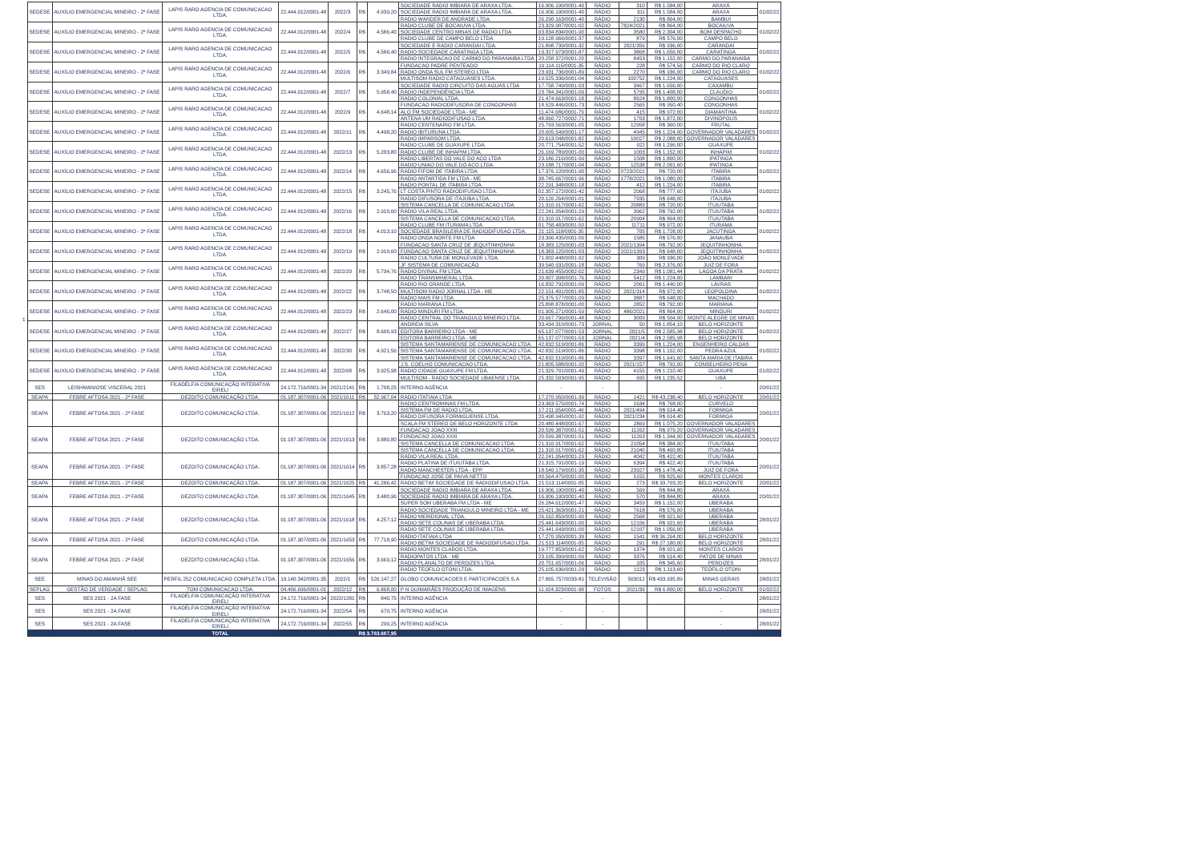| 1 | SEDESE | AUXÍLIO EMERGENCIAL MINEIRO - 2ª FASE | LAPIS RARO AGENCIA DE COMUNICACAO LTDA. | 22.444.012/0001-48 | 2022/3 | R$ | 4.939,20 | SOCIEDADE RADIO IMBIARA DE ARAXA LTDA. | 16.906.190/0001-40 | RÁDIO | 310 | R$ 1.584,00 | ARAXÁ | 01/02/22 |
| | | | | | | | | SOCIEDADE RADIO IMBIARA DE ARAXA LTDA. | 16.906.190/0001-40 | RÁDIO | 311 | R$ 1.584,00 | ARAXA | |
| | | | | | | | | RADIO WANDER DE ANDRADE LTDA. | 26.290.163/0001-40 | RÁDIO | 2130 | R$ 864,00 | BAMBUI | |
| | SEDESE | AUXÍLIO EMERGENCIAL MINEIRO - 2ª FASE | LAPIS RARO AGENCIA DE COMUNICACAO LTDA. | 22.444.012/0001-48 | 2022/4 | R$ | 4.586,40 | RADIO CLUBE DE BOCAIUVA LTDA. | 23.329.907/0001-02 | RÁDIO | 7824/2021 | R$ 864,00 | BOCAIUVA | 01/02/22 |
| | | | | | | | | SOCIEDADE CENTRO MINAS DE RADIO LTDA | 03.834.834/0001-90 | RÁDIO | 3580 | R$ 2.304,00 | BOM DESPACHO | |
| | | | | | | | | RADIO CLUBE DE CAMPO BELO LTDA | 19.128.966/0001-37 | RÁDIO | 879 | R$ 576,00 | CAMPO BELO | |
| | SEDESE | AUXÍLIO EMERGENCIAL MINEIRO - 2ª FASE | LAPIS RARO AGENCIA DE COMUNICACAO LTDA. | 22.444.012/0001-48 | 2022/5 | R$ | 4.586,40 | SOCIEDADE E RADIO CARANDAI LTDA. | 21.898.739/0001-32 | RÁDIO | 2021/356 | R$ 936,00 | CARANDAI | 01/02/22 |
| | | | | | | | | RADIO SOCIEDADE CARATINGA LTDA. | 19.317.973/0001-87 | RÁDIO | 3868 | R$ 1.656,00 | CARATINGA | |
| | | | | | | | | RADIO INTEGRACAO DE CARMO DO PARANAIBA LTDA | 20.258.372/0001-20 | RÁDIO | 8453 | R$ 1.152,00 | CARMO DO PARANAIBA | |
| | SEDESE | AUXÍLIO EMERGENCIAL MINEIRO - 2ª FASE | LAPIS RARO AGENCIA DE COMUNICACAO LTDA. | 22.444.012/0001-48 | 2022/6 | R$ | 3.349,84 | FUNDACAO PADRE PENTEADO | 19.114.115/0001-35 | RÁDIO | 228 | R$ 574,56 | CARMO DO RIO CLARO | 01/02/22 |
| | | | | | | | | RADIO ONDA SUL FM STEREO LTDA | 23.931.736/0001-89 | RÁDIO | 2270 | R$ 936,00 | CARMO DO RIO CLARO | |
| | | | | | | | | MULTISOM RADIO CATAGUASES LTDA. | 19.525.336/0001-04 | RÁDIO | 100752 | R$ 1.224,00 | CATAGUASES | |
| | SEDESE | AUXÍLIO EMERGENCIAL MINEIRO - 2ª FASE | LAPIS RARO AGENCIA DE COMUNICACAO LTDA. | 22.444.012/0001-48 | 2022/7 | R$ | 5.958,40 | SOCIEDADE RADIO CIRCUITO DAS AGUAS LTDA | 17.758.749/0001-03 | RÁDIO | 3467 | R$ 1.656,00 | CAXAMBU | 01/02/22 |
| | | | | | | | | RÁDIO INDEPENDÊNCIA LTDA | 23.784.341/0001-09 | RÁDIO | 5795 | R$ 1.408,00 | CLAUDIO | |
| | | | | | | | | RADIO COLONIAL LTDA. | 21.474.663/0001-18 | RÁDIO | 8624 | R$ 1.800,00 | CONGONHAS | |
| | SEDESE | AUXÍLIO EMERGENCIAL MINEIRO - 2ª FASE | LAPIS RARO AGENCIA DE COMUNICACAO LTDA. | 22.444.012/0001-48 | 2022/9 | R$ | 4.648,14 | FUNDACAO RADIODIFUSORA DE CONGONHAS | 18.529.446/0001-73 | RÁDIO | 2565 | R$ 950,40 | CONGONHAS | 01/02/22 |
| | | | | | | | | ALO FM SOCIEDADE LTDA - ME | 11.474.686/0001-79 | RÁDIO | 415 | R$ 972,00 | DIAMANTINA | |
| | | | | | | | | ANTENA UM RADIODIFUSAO LTDA. | 48.060.727/0002-71 | RÁDIO | 1703 | R$ 1.872,00 | DIVINÓPOLIS | |
| | SEDESE | AUXÍLIO EMERGENCIAL MINEIRO - 2ª FASE | LAPIS RARO AGENCIA DE COMUNICACAO LTDA. | 22.444.012/0001-48 | 2022/11 | R$ | 4.498,20 | RADIO CENTENARIO FM LTDA. | 25.793.563/0001-05 | RÁDIO | 12958 | R$ 360,00 | FRUTAL | 01/02/22 |
| | | | | | | | | RADIO IBITURUNA LTDA. | 20.605.549/0001-17 | RÁDIO | 4945 | R$ 1.224,00 | GOVERNADOR VALADARES | |
| | | | | | | | | RADIO IMPARSOM LTDA. | 20.613.048/0001-82 | RÁDIO | 10027 | R$ 2.088,00 | GOVERNADOR VALADARES | |
| | SEDESE | AUXÍLIO EMERGENCIAL MINEIRO - 2ª FASE | LAPIS RARO AGENCIA DE COMUNICACAO LTDA. | 22.444.012/0001-48 | 2022/13 | R$ | 5.203,80 | RADIO CLUBE DE GUAXUPE LTDA. | 20.771.754/0001-52 | RÁDIO | 922 | R$ 1.296,00 | GUAXUPE | 01/02/22 |
| | | | | | | | | RADIO CLUBE DE INHAPIM LTDA. | 26.169.789/0001-00 | RÁDIO | 1003 | R$ 1.152,00 | INHAPIM | |
| | | | | | | | | RADIO LIBERTAS DO VALE DO ACO LTDA | 23.186.216/0001-99 | RÁDIO | 1508 | R$ 1.800,00 | IPATINGA | |
| | SEDESE | AUXÍLIO EMERGENCIAL MINEIRO - 2ª FASE | LAPIS RARO AGENCIA DE COMUNICACAO LTDA. | 22.444.012/0001-48 | 2022/14 | R$ | 4.656,96 | RADIO UNIAO DO VALE DO ACO LTDA. | 23.188.717/0001-04 | RÁDIO | 12538 | R$ 2.001,60 | IPATINGA | 01/02/22 |
| | | | | | | | | RADIO FIFOM DE ITABIRA LTDA | 17.376.120/0001-90 | RÁDIO | 0723/2021 | R$ 720,00 | ITABIRA | |
| | | | | | | | | RADIO ANTARTIDA FM LTDA - ME | 38.745.667/0001-96 | RÁDIO | 1778/2021 | R$ 1.080,00 | ITABIRA | |
| | SEDESE | AUXÍLIO EMERGENCIAL MINEIRO - 2ª FASE | LAPIS RARO AGENCIA DE COMUNICACAO LTDA. | 22.444.012/0001-48 | 2022/15 | R$ | 3.245,76 | RADIO PONTAL DE ITABIRA LTDA. | 22.291.348/0001-18 | RÁDIO | 412 | R$ 1.224,00 | ITABIRA | 01/02/22 |
| | | | | | | | | LT COSTA PINTO RADIODIFUSAO LTDA. | 02.357.172/0001-42 | RÁDIO | 2068 | R$ 777,60 | ITAJUBA | |
| | | | | | | | | RADIO DIFUSORA DE ITAJUBA LTDA. | 20.126.264/0001-01 | RÁDIO | 7935 | R$ 648,00 | ITAJUBA | |
| | SEDESE | AUXÍLIO EMERGENCIAL MINEIRO - 2ª FASE | LAPIS RARO AGENCIA DE COMUNICACAO LTDA. | 22.444.012/0001-48 | 2022/16 | R$ | 2.910,60 | SISTEMA CANCELLA DE COMUNICACAO LTDA. | 21.310.917/0001-62 | RÁDIO | 20889 | R$ 720,00 | ITUIUTABA | 01/02/22 |
| | | | | | | | | RADIO VILA REAL LTDA. | 22.241.954/0001-29 | RÁDIO | 3962 | R$ 792,00 | ITUIUTABA | |
| | | | | | | | | SISTEMA CANCELLA DE COMUNICACAO LTDA. | 21.310.917/0001-62 | RÁDIO | 20904 | R$ 864,00 | ITUIUTABA | |
| | SEDESE | AUXÍLIO EMERGENCIAL MINEIRO - 2ª FASE | LAPIS RARO AGENCIA DE COMUNICACAO LTDA. | 22.444.012/0001-48 | 2022/18 | R$ | 4.013,10 | RADIO CLUBE FM ITURAMA LTDA. | 01.758.483/0001-50 | RÁDIO | 11711 | R$ 972,00 | ITURAMA | 01/02/22 |
| | | | | | | | | SOCIEDADE BRASILEIRA DE RADIODIFUSAO LTDA. | 21.115.118/0001-35 | RÁDIO | 705 | R$ 1.728,00 | JACUTINGA | |
| | | | | | | | | RADIO ONDA NORTE FM LTDA | 23.396.435/0001-00 | RÁDIO | 1585 | R$ 576,00 | JANAUBA | |
| | SEDESE | AUXÍLIO EMERGENCIAL MINEIRO - 2ª FASE | LAPIS RARO AGENCIA DE COMUNICACAO LTDA. | 22.444.012/0001-48 | 2022/19 | R$ | 2.910,60 | FUNDACAO SANTA CRUZ DE JEQUITINHONHA | 18.383.125/0001-03 | RÁDIO | 2021/1394 | R$ 792,00 | JEQUITINHONHA | 01/02/22 |
| | | | | | | | | FUNDACAO SANTA CRUZ DE JEQUITINHONHA | 18.383.125/0001-03 | RÁDIO | 2021/1393 | R$ 648,00 | JEQUITINHONHA | |
| | | | | | | | | RADIO CULTURA DE MONLEVADE LTDA. | 71.002.448/0001-92 | RÁDIO | 309 | R$ 936,00 | JOÃO MONLEVADE | |
| | SEDESE | AUXÍLIO EMERGENCIAL MINEIRO - 2ª FASE | LAPIS RARO AGENCIA DE COMUNICACAO LTDA. | 22.444.012/0001-48 | 2022/20 | R$ | 5.734,76 | JF SISTEMA DE COMUNICAÇÃO | 39.540.931/0001-18 | RÁDIO | 769 | R$ 2.376,00 | JUIZ DE FORA | 01/02/22 |
| | | | | | | | | RADIO DIVINAL FM LTDA. | 21.639.455/0002-02 | RÁDIO | 2349 | R$ 1.081,44 | LAGOA DA PRATA | |
| | | | | | | | | RADIO TRANSMINERAL LTDA. | 20.007.308/0001-76 | RÁDIO | 5412 | R$ 1.224,00 | LAMBARI | |
| | SEDESE | AUXÍLIO EMERGENCIAL MINEIRO - 2ª FASE | LAPIS RARO AGENCIA DE COMUNICACAO LTDA. | 22.444.012/0001-48 | 2022/22 | R$ | 3.748,50 | RADIO RIO GRANDE LTDA. | 16.832.792/0001-09 | RÁDIO | 2061 | R$ 1.440,00 | LAVRAS | 01/02/22 |
| | | | | | | | | MULTISOM RADIO JORNAL LTDA - ME | 22.151.401/0001-85 | RÁDIO | 2021/314 | R$ 972,00 | LEOPOLDINA | |
| | | | | | | | | RADIO MAIS FM LTDA | 25.375.577/0001-09 | RÁDIO | 3887 | R$ 648,00 | MACHADO | |
| | SEDESE | AUXÍLIO EMERGENCIAL MINEIRO - 2ª FASE | LAPIS RARO AGENCIA DE COMUNICACAO LTDA. | 22.444.012/0001-48 | 2022/23 | R$ | 2.646,00 | RADIO MARIANA LTDA. | 25.898.878/0001-00 | RÁDIO | 2852 | R$ 792,00 | MARIANA | 01/02/22 |
| | | | | | | | | RADIO MINDURI FM LTDA. | 01.905.271/0001-59 | RÁDIO | 486/2021 | R$ 864,00 | MINDURI | |
| | | | | | | | | RADIO CENTRAL DO TRIANGULO MINEIRO LTDA. | 20.667.796/0001-48 | RÁDIO | 3009 | R$ 504,00 | MONTE ALEGRE DE MINAS | |
| | SEDESE | AUXÍLIO EMERGENCIAL MINEIRO - 2ª FASE | LAPIS RARO AGENCIA DE COMUNICACAO LTDA. | 22.444.012/0001-48 | 2022/27 | R$ | 8.606,93 | ANDREIA SILVA | 33.434.310/0001-73 | JORNAL | 50 | R$ 1.854,10 | BELO HORIZONTE | 01/02/22 |
| | | | | | | | | EDITORA BARREIRO LTDA - ME | 65.137.077/0001-53 | JORNAL | 2021/5 | R$ 2.585,98 | BELO HORIZONTE | |
| | | | | | | | | EDITORA BARREIRO LTDA - ME | 65.137.077/0001-53 | JORNAL | 2021/4 | R$ 2.585,98 | BELO HORIZONTE | |
| | SEDESE | AUXÍLIO EMERGENCIAL MINEIRO - 2ª FASE | LAPIS RARO AGENCIA DE COMUNICACAO LTDA. | 22.444.012/0001-48 | 2022/30 | R$ | 4.921,56 | SISTEMA SANTAMARIENSE DE COMUNICACAO LTDA. | 42.832.519/0001-86 | RÁDIO | 3399 | R$ 1.224,00 | ENGENHEIRO CALDAS | 01/02/22 |
| | | | | | | | | SISTEMA SANTAMARIENSE DE COMUNICACAO LTDA. | 42.832.519/0001-86 | RÁDIO | 3398 | R$ 1.152,00 | PEDRA AZUL | |
| | | | | | | | | SISTEMA SANTAMARIENSE DE COMUNICACAO LTDA. | 42.832.519/0001-86 | RÁDIO | 3397 | R$ 1.641,60 | SANTA MARIA DE ITABIRA | |
| | SEDESE | AUXÍLIO EMERGENCIAL MINEIRO - 2ª FASE | LAPIS RARO AGENCIA DE COMUNICACAO LTDA. | 22.444.012/0001-48 | 2022/68 | R$ | 3.925,98 | J.S. COELHO COMUNICACAO LTDA. | 21.805.588/0001-20 | RÁDIO | 2021/157 | R$ 792,00 | CONSELHEIRO PENA | 01/02/22 |
| | | | | | | | | RADIO CIDADE GUAXUPE FM LTDA. | 21.329.701/0001-49 | RÁDIO | 4155 | R$ 1.210,40 | GUAXUPE | |
| | | | | | | | | MULTISOM - RADIO SOCIEDADE UBAENSE LTDA. | 25.332.503/0001-95 | RÁDIO | 695 | R$ 1.235,52 | UBÁ | |
| | SES | LEISHMANIOSE VISCERAL 2021 | FILADÉLFIA COMUNICAÇÃO INTERATIVA EIRELI | 24.172.716/0001-34 | 2021/2141 | R$ | 1.708,25 | INTERNO AGÊNCIA | - | - | | | - | 20/01/22 |
| | SEAPA | FEBRE AFTOSA 2021 - 2ª FASE | DEZOITO COMUNICAÇÃO LTDA. | 01.187.307/0001-06 | 2021/1611 | R$ | 52.967,04 | RADIO ITATIAIA LTDA | 17.270.950/0001-39 | RÁDIO | 1421 | R$ 43.238,40 | BELO HORIZONTE | 20/01/22 |
| | SEAPA | FEBRE AFTOSA 2021 - 2ª FASE | DEZOITO COMUNICAÇÃO LTDA. | 01.187.307/0001-06 | 2021/1612 | R$ | 3.763,20 | RADIO CENTROMINAS FM LTDA. | 23.363.575/0001-74 | RÁDIO | 1634 | R$ 768,00 | CURVELO | 20/01/22 |
| | | | | | | | | SISTEMA FM DE RADIO LTDA. | 17.211.954/0001-46 | RÁDIO | 2021/494 | R$ 614,40 | FORMIGA | |
| | | | | | | | | RADIO DIFUSORA FORMIGUENSE LTDA. | 20.498.945/0001-92 | RÁDIO | 2021/234 | R$ 614,40 | FORMIGA | |
| | | | | | | | | SCALA FM STEREO DE BELO HORIZONTE LTDA | 20.480.448/0001-67 | RÁDIO | 2869 | R$ 1.075,20 | GOVERNADOR VALADARES | |
| | SEAPA | FEBRE AFTOSA 2021 - 2ª FASE | DEZOITO COMUNICAÇÃO LTDA. | 01.187.307/0001-06 | 2021/1613 | R$ | 3.880,80 | FUNDACAO JOAO XXIII | 20.599.387/0001-51 | RÁDIO | 11262 | R$ 979,20 | GOVERNADOR VALADARES | 20/01/22 |
| | | | | | | | | FUNDACAO JOAO XXIII | 20.599.387/0001-51 | RÁDIO | 11263 | R$ 1.344,00 | GOVERNADOR VALADARES | |
| | | | | | | | | SISTEMA CANCELLA DE COMUNICACAO LTDA. | 21.310.917/0001-62 | RÁDIO | 21054 | R$ 384,00 | ITUIUTABA | |
| | | | | | | | | SISTEMA CANCELLA DE COMUNICACAO LTDA. | 21.310.917/0001-62 | RÁDIO | 21040 | R$ 460,80 | ITUIUTABA | |
| | SEAPA | FEBRE AFTOSA 2021 - 2ª FASE | DEZOITO COMUNICAÇÃO LTDA. | 01.187.307/0001-06 | 2021/1614 | R$ | 3.857,28 | RADIO VILA REAL LTDA. | 22.241.954/0001-29 | RÁDIO | 4042 | R$ 422,40 | ITUIUTABA | 20/01/22 |
| | | | | | | | | RADIO PLATINA DE ITUIUTABA LTDA. | 21.315.791/0001-19 | RÁDIO | 6394 | R$ 422,40 | ITUIUTABA | |
| | | | | | | | | RADIO MANCHESTER LTDA - EPP | 18.540.179/0001-35 | RÁDIO | 23927 | R$ 1.478,40 | JUIZ DE FORA | |
| | | | | | | | | FUNDACAO JOSE DE PAIVA NETTO | 00.564.475/0001-00 | RÁDIO | 5155 | R$ 825,60 | MONTES CLAROS | |
| | SEAPA | FEBRE AFTOSA 2021 - 2ª FASE | DEZOITO COMUNICAÇÃO LTDA. | 01.187.307/0001-06 | 2021/1625 | R$ | 41.286,42 | RADIO BETIM SOCIEDADE DE RADIODIFUSAO LTDA. | 21.513.114/0001-05 | RÁDIO | 273 | R$ 33.703,20 | BELO HORIZONTE | 20/01/22 |
| | SEAPA | FEBRE AFTOSA 2021 - 2ª FASE | DEZOITO COMUNICAÇÃO LTDA. | 01.187.307/0001-06 | 2021/1645 | R$ | 3.480,96 | SOCIEDADE RADIO IMBIARA DE ARAXA LTDA. | 16.906.190/0001-40 | RÁDIO | 569 | R$ 844,80 | ARAXÁ | 20/01/22 |
| | | | | | | | | SOCIEDADE RADIO IMBIARA DE ARAXA LTDA. | 16.906.190/0001-40 | RÁDIO | 570 | R$ 844,80 | ARAXA | |
| | | | | | | | | SUPER SOM UBERABA FM LTDA - ME | 26.284.612/0001-47 | RÁDIO | 3459 | R$ 1.152,00 | UBERABA | |
| | SEAPA | FEBRE AFTOSA 2021 - 2ª FASE | DEZOITO COMUNICAÇÃO LTDA. | 01.187.307/0001-06 | 2021/1618 | R$ | 4.257,12 | RADIO SOCIEDADE TRIANGULO MINEIRO LTDA - ME | 25.421.363/0001-21 | RÁDIO | 7618 | R$ 576,00 | UBERABA | 28/01/22 |
| | | | | | | | | RADIO MERIDIONAL LTDA. | 26.162.859/0001-90 | RÁDIO | 2568 | R$ 921,60 | UBERABA | |
| | | | | | | | | RADIO SETE COLINAS DE UBERABA LTDA. | 25.441.643/0001-00 | RÁDIO | 12106 | R$ 921,60 | UBERABA | |
| | | | | | | | | RADIO SETE COLINAS DE UBERABA LTDA. | 25.441.643/0001-00 | RÁDIO | 12107 | R$ 1.056,00 | UBERABA | |
| | SEAPA | FEBRE AFTOSA 2021 - 2ª FASE | DEZOITO COMUNICAÇÃO LTDA. | 01.187.307/0001-06 | 2021/1653 | R$ | 77.718,90 | RADIO ITATIAIA LTDA | 17.270.950/0001-39 | RÁDIO | 1541 | R$ 36.264,00 | BELO HORIZONTE | 28/01/22 |
| | | | | | | | | RADIO BETIM SOCIEDADE DE RADIODIFUSAO LTDA. | 21.513.114/0001-05 | RÁDIO | 291 | R$ 27.180,00 | BELO HORIZONTE | |
| | SEAPA | FEBRE AFTOSA 2021 - 2ª FASE | DEZOITO COMUNICAÇÃO LTDA. | 01.187.307/0001-06 | 2021/1656 | R$ | 3.669,12 | RADIO MONTES CLAROS LTDA. | 19.777.853/0001-62 | RÁDIO | 1374 | R$ 921,60 | MONTES CLAROS | 28/01/22 |
| | | | | | | | | RADIOPATOS LTDA - ME | 23.195.399/0001-09 | RÁDIO | 3376 | R$ 614,40 | PATOS DE MINAS | |
| | | | | | | | | RADIO PLANALTO DE PERDIZES LTDA. | 20.751.657/0001-06 | RÁDIO | 105 | R$ 345,60 | PERDIZES | |
| | | | | | | | | RADIO TEOFILO OTONI LTDA. | 25.105.636/0001-29 | RÁDIO | 1123 | R$ 1.113,60 | TEÓFILO OTONI | |
| | SEE | MINAS DO AMANHÃ SEE | PERFIL 252 COMUNICACAO COMPLETA LTDA. | 19.140.342/0001-35 | 2022/1 | R$ | 526.147,27 | GLOBO COMUNICACOES E PARTICIPACOES S.A | 27.865.757/0033-81 | TELEVISÃO | 503012 | R$ 433.935,89 | MINAS GERAIS | 28/01/22 |
| | SEPLAG | GESTÃO DE VERDADE / SEPLAG | TOM COMUNICACAO LTDA. | 04.406.696/0001-01 | 2022/12 | R$ | 6.868,00 | P N GUIMARÃES PRODUÇÃO DE IMAGENS | 11.924.323/0001-98 | FOTOS | 2021/39 | R$ 6.800,00 | BELO HORIZONTE | 01/02/22 |
| | SES | SES 2021 - 2A FASE | FILADÉLFIA COMUNICAÇÃO INTERATIVA EIRELI | 24.172.716/0001-34 | 2022/1281 | R$ | 840,75 | INTERNO AGÊNCIA | - | - | | | - | 28/01/22 |
| | SES | SES 2021 - 2A FASE | FILADÉLFIA COMUNICAÇÃO INTERATIVA EIRELI | 24.172.716/0001-34 | 2022/54 | R$ | 670,75 | INTERNO AGÊNCIA | - | - | | | - | 28/01/22 |
| | SES | SES 2021 - 2A FASE | FILADÉLFIA COMUNICAÇÃO INTERATIVA EIRELI | 24.172.716/0001-34 | 2022/55 | R$ | 299,25 | INTERNO AGÊNCIA | - | - | | | - | 28/01/22 |
| | | | TOTAL | | | R$ 3.763.667,95 | | | | | | | | |